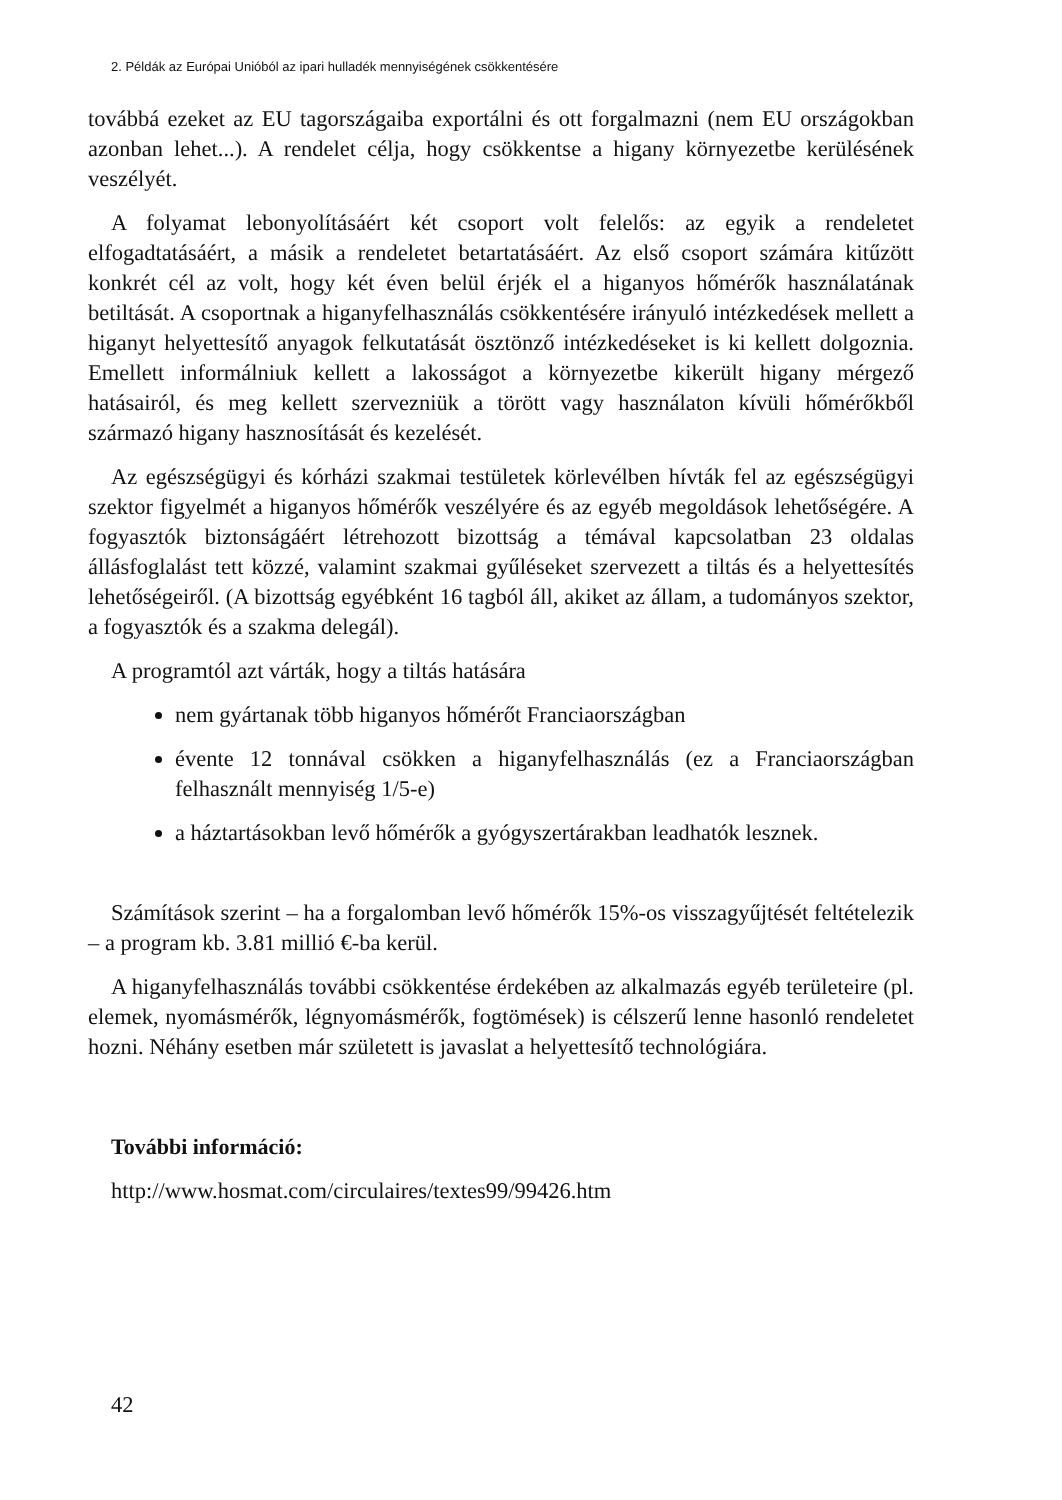2. Példák az Európai Unióból az ipari hulladék mennyiségének csökkentésére
továbbá ezeket az EU tagországaiba exportálni és ott forgalmazni (nem EU országokban azonban lehet...). A rendelet célja, hogy csökkentse a higany környezetbe kerülésének veszélyét.
A folyamat lebonyolításáért két csoport volt felelős: az egyik a rendeletet elfogadtatásáért, a másik a rendeletet betartatásáért. Az első csoport számára kitűzött konkrét cél az volt, hogy két éven belül érjék el a higanyos hőmérők használatának betiltását. A csoportnak a higanyfelhasználás csökkentésére irányuló intézkedések mellett a higanyt helyettesítő anyagok felkutatását ösztönző intézkedéseket is ki kellett dolgoznia. Emellett informálniuk kellett a lakosságot a környezetbe kikerült higany mérgező hatásairól, és meg kellett szervezniük a törött vagy használaton kívüli hőmérőkből származó higany hasznosítását és kezelését.
Az egészségügyi és kórházi szakmai testületek körlevélben hívták fel az egészségügyi szektor figyelmét a higanyos hőmérők veszélyére és az egyéb megoldások lehetőségére. A fogyasztók biztonságáért létrehozott bizottság a témával kapcsolatban 23 oldalas állásfoglalást tett közzé, valamint szakmai gyűléseket szervezett a tiltás és a helyettesítés lehetőségeiről. (A bizottság egyébként 16 tagból áll, akiket az állam, a tudományos szektor, a fogyasztók és a szakma delegál).
A programtól azt várták, hogy a tiltás hatására
nem gyártanak több higanyos hőmérőt Franciaországban
évente 12 tonnával csökken a higanyfelhasználás (ez a Franciaországban felhasznált mennyiség 1/5-e)
a háztartásokban levő hőmérők a gyógyszertárakban leadhatók lesznek.
Számítások szerint – ha a forgalomban levő hőmérők 15%-os visszagyűjtését feltételezik – a program kb. 3.81 millió €-ba kerül.
A higanyfelhasználás további csökkentése érdekében az alkalmazás egyéb területeire (pl. elemek, nyomásmérők, légnyomásmérők, fogtömések) is célszerű lenne hasonló rendeletet hozni. Néhány esetben már született is javaslat a helyettesítő technológiára.
További információ:
http://www.hosmat.com/circulaires/textes99/99426.htm
42